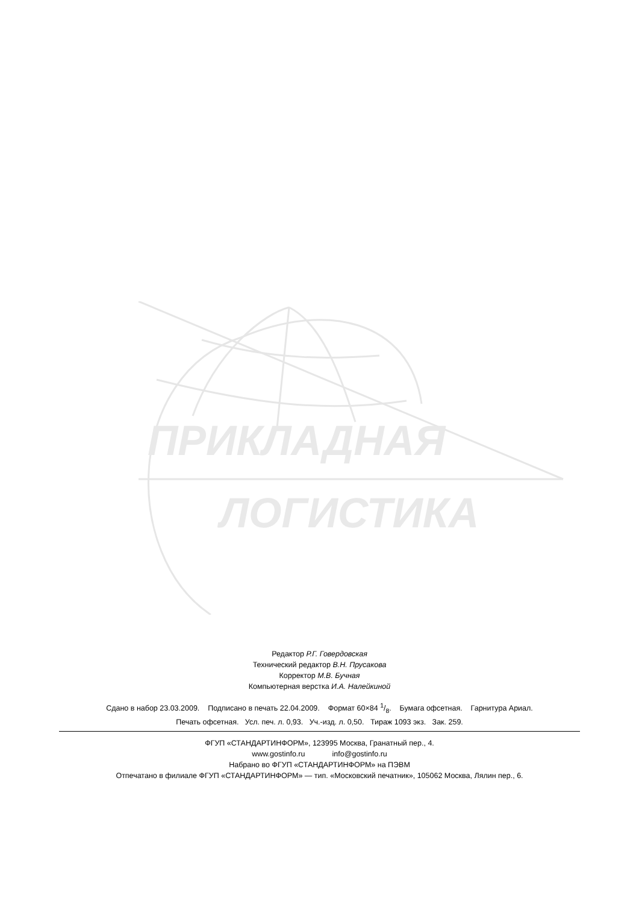ПРИКЛАДНАЯ
ЛОГИСТИКА
Редактор Р.Г. Говердовская
Технический редактор В.Н. Прусакова
Корректор М.В. Бучная
Компьютерная верстка И.А. Налейкиной
Сдано в набор 23.03.2009. Подписано в печать 22.04.2009. Формат 60×84 1/8. Бумага офсетная. Гарнитура Ариал.
Печать офсетная. Усл. печ. л. 0,93. Уч.-изд. л. 0,50. Тираж 1093 экз. Зак. 259.
ФГУП «СТАНДАРТИНФОРМ», 123995 Москва, Гранатный пер., 4.
www.gostinfo.ru info@gostinfo.ru
Набрано во ФГУП «СТАНДАРТИНФОРМ» на ПЭВМ
Отпечатано в филиале ФГУП «СТАНДАРТИНФОРМ» — тип. «Московский печатник», 105062 Москва, Лялин пер., 6.